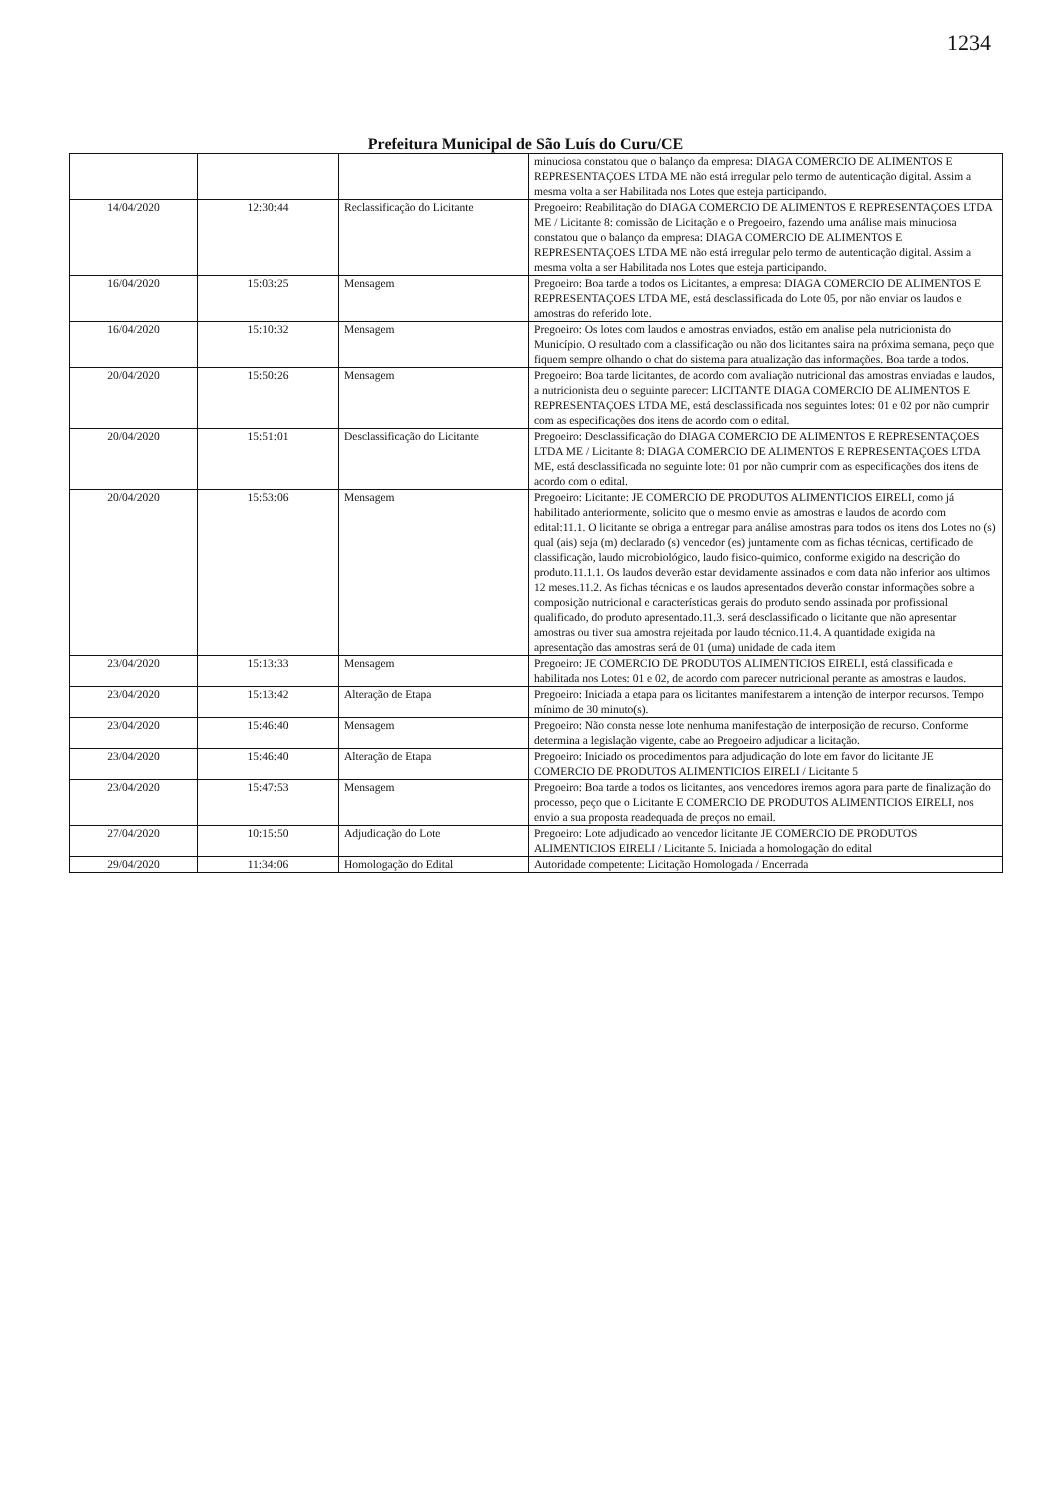1234
Prefeitura Municipal de São Luís do Curu/CE
| | | | minuciosa constatou que o balanço da empresa: DIAGA COMERCIO DE ALIMENTOS E REPRESENTAÇOES LTDA ME não está irregular pelo termo de autenticação digital. Assim a mesma volta a ser Habilitada nos Lotes que esteja participando. |
| 14/04/2020 | 12:30:44 | Reclassificação do Licitante | Pregoeiro: Reabilitação do DIAGA COMERCIO DE ALIMENTOS E REPRESENTAÇOES LTDA ME / Licitante 8: comissão de Licitação e o Pregoeiro, fazendo uma análise mais minuciosa constatou que o balanço da empresa: DIAGA COMERCIO DE ALIMENTOS E REPRESENTAÇOES LTDA ME não está irregular pelo termo de autenticação digital. Assim a mesma volta a ser Habilitada nos Lotes que esteja participando. |
| 16/04/2020 | 15:03:25 | Mensagem | Pregoeiro: Boa tarde a todos os Licitantes, a empresa: DIAGA COMERCIO DE ALIMENTOS E REPRESENTAÇOES LTDA ME, está desclassificada do Lote 05, por não enviar os laudos e amostras do referido lote. |
| 16/04/2020 | 15:10:32 | Mensagem | Pregoeiro: Os lotes com laudos e amostras enviados, estão em analise pela nutricionista do Município. O resultado com a classificação ou não dos licitantes saira na próxima semana, peço que fiquem sempre olhando o chat do sistema para atualização das informações. Boa tarde a todos. |
| 20/04/2020 | 15:50:26 | Mensagem | Pregoeiro: Boa tarde licitantes, de acordo com avaliação nutricional das amostras enviadas e laudos, a nutricionista deu o seguinte parecer: LICITANTE DIAGA COMERCIO DE ALIMENTOS E REPRESENTAÇOES LTDA ME, está desclassificada nos seguintes lotes: 01 e 02 por não cumprir com as especificações dos itens de acordo com o edital. |
| 20/04/2020 | 15:51:01 | Desclassificação do Licitante | Pregoeiro: Desclassificação do DIAGA COMERCIO DE ALIMENTOS E REPRESENTAÇOES LTDA ME / Licitante 8: DIAGA COMERCIO DE ALIMENTOS E REPRESENTAÇOES LTDA ME, está desclassificada no seguinte lote: 01 por não cumprir com as especificações dos itens de acordo com o edital. |
| 20/04/2020 | 15:53:06 | Mensagem | Pregoeiro: Licitante: JE COMERCIO DE PRODUTOS ALIMENTICIOS EIRELI, como já habilitado anteriormente, solicito que o mesmo envie as amostras e laudos de acordo com edital:11.1. O licitante se obriga a entregar para análise amostras para todos os itens dos Lotes no (s) qual (ais) seja (m) declarado (s) vencedor (es) juntamente com as fichas técnicas, certificado de classificação, laudo microbiológico, laudo fisico-quimico, conforme exigido na descrição do produto.11.1.1. Os laudos deverão estar devidamente assinados e com data não inferior aos ultimos 12 meses.11.2. As fichas técnicas e os laudos apresentados deverão constar informações sobre a composição nutricional e características gerais do produto sendo assinada por profissional qualificado, do produto apresentado.11.3. será desclassificado o licitante que não apresentar amostras ou tiver sua amostra rejeitada por laudo técnico.11.4. A quantidade exigida na apresentação das amostras será de 01 (uma) unidade de cada item |
| 23/04/2020 | 15:13:33 | Mensagem | Pregoeiro: JE COMERCIO DE PRODUTOS ALIMENTICIOS EIRELI, está classificada e habilitada nos Lotes: 01 e 02, de acordo com parecer nutricional perante as amostras e laudos. |
| 23/04/2020 | 15:13:42 | Alteração de Etapa | Pregoeiro: Iniciada a etapa para os licitantes manifestarem a intenção de interpor recursos. Tempo mínimo de 30 minuto(s). |
| 23/04/2020 | 15:46:40 | Mensagem | Pregoeiro: Não consta nesse lote nenhuma manifestação de interposição de recurso. Conforme determina a legislação vigente, cabe ao Pregoeiro adjudicar a licitação. |
| 23/04/2020 | 15:46:40 | Alteração de Etapa | Pregoeiro: Iniciado os procedimentos para adjudicação do lote em favor do licitante JE COMERCIO DE PRODUTOS ALIMENTICIOS EIRELI / Licitante 5 |
| 23/04/2020 | 15:47:53 | Mensagem | Pregoeiro: Boa tarde a todos os licitantes, aos vencedores iremos agora para parte de finalização do processo, peço que o Licitante E COMERCIO DE PRODUTOS ALIMENTICIOS EIRELI, nos envio a sua proposta readequada de preços no email. |
| 27/04/2020 | 10:15:50 | Adjudicação do Lote | Pregoeiro: Lote adjudicado ao vencedor licitante JE COMERCIO DE PRODUTOS ALIMENTICIOS EIRELI / Licitante 5. Iniciada a homologação do edital |
| 29/04/2020 | 11:34:06 | Homologação do Edital | Autoridade competente: Licitação Homologada / Encerrada |